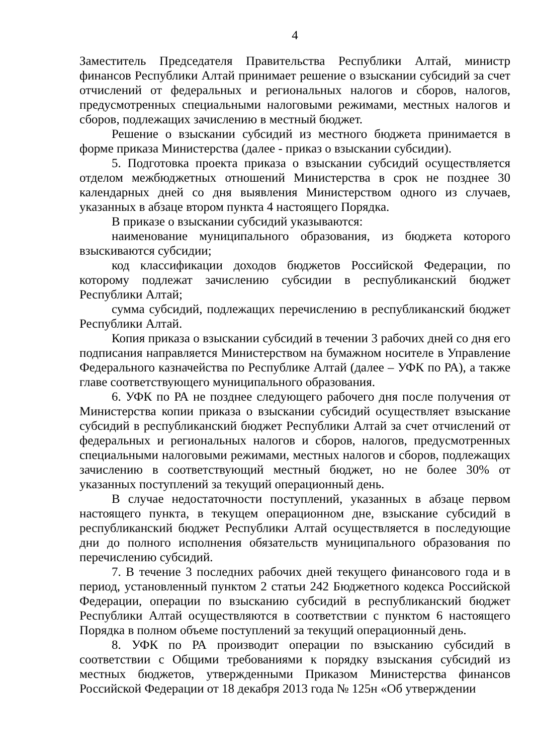4
Заместитель Председателя Правительства Республики Алтай, министр финансов Республики Алтай принимает решение о взыскании субсидий за счет отчислений от федеральных и региональных налогов и сборов, налогов, предусмотренных специальными налоговыми режимами, местных налогов и сборов, подлежащих зачислению в местный бюджет.
Решение о взыскании субсидий из местного бюджета принимается в форме приказа Министерства (далее - приказ о взыскании субсидии).
5. Подготовка проекта приказа о взыскании субсидий осуществляется отделом межбюджетных отношений Министерства в срок не позднее 30 календарных дней со дня выявления Министерством одного из случаев, указанных в абзаце втором пункта 4 настоящего Порядка.
В приказе о взыскании субсидий указываются:
наименование муниципального образования, из бюджета которого взыскиваются субсидии;
код классификации доходов бюджетов Российской Федерации, по которому подлежат зачислению субсидии в республиканский бюджет Республики Алтай;
сумма субсидий, подлежащих перечислению в республиканский бюджет Республики Алтай.
Копия приказа о взыскании субсидий в течении 3 рабочих дней со дня его подписания направляется Министерством на бумажном носителе в Управление Федерального казначейства по Республике Алтай (далее – УФК по РА), а также главе соответствующего муниципального образования.
6. УФК по РА не позднее следующего рабочего дня после получения от Министерства копии приказа о взыскании субсидий осуществляет взыскание субсидий в республиканский бюджет Республики Алтай за счет отчислений от федеральных и региональных налогов и сборов, налогов, предусмотренных специальными налоговыми режимами, местных налогов и сборов, подлежащих зачислению в соответствующий местный бюджет, но не более 30% от указанных поступлений за текущий операционный день.
В случае недостаточности поступлений, указанных в абзаце первом настоящего пункта, в текущем операционном дне, взыскание субсидий в республиканский бюджет Республики Алтай осуществляется в последующие дни до полного исполнения обязательств муниципального образования по перечислению субсидий.
7. В течение 3 последних рабочих дней текущего финансового года и в период, установленный пунктом 2 статьи 242 Бюджетного кодекса Российской Федерации, операции по взысканию субсидий в республиканский бюджет Республики Алтай осуществляются в соответствии с пунктом 6 настоящего Порядка в полном объеме поступлений за текущий операционный день.
8. УФК по РА производит операции по взысканию субсидий в соответствии с Общими требованиями к порядку взыскания субсидий из местных бюджетов, утвержденными Приказом Министерства финансов Российской Федерации от 18 декабря 2013 года № 125н «Об утверждении